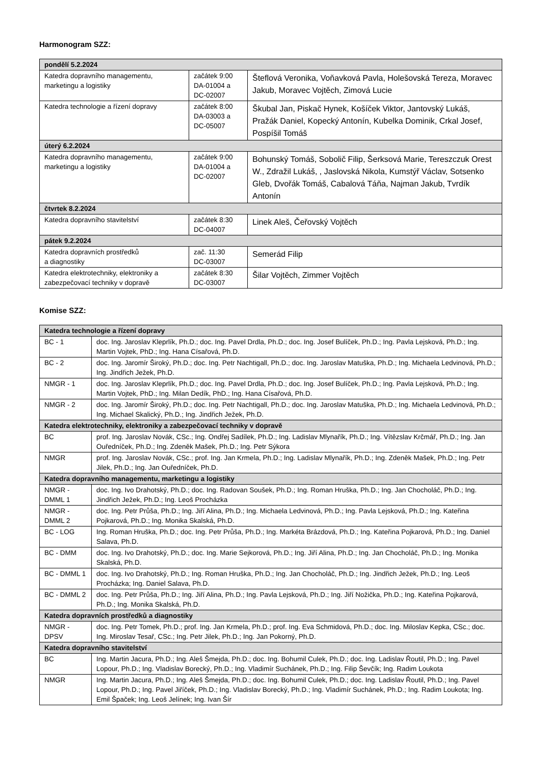Harmonogram SZZ:
| pondělí 5.2.2024 | | |
| --- | --- | --- |
| Katedra dopravního managementu, marketingu a logistiky | začátek 9:00 DA-01004 a DC-02007 | Šteflová Veronika, Voňavková Pavla, Holešovská Tereza, Moravec Jakub, Moravec Vojtěch, Zimová Lucie |
| Katedra technologie a řízení dopravy | začátek 8:00 DA-03003 a DC-05007 | Škubal Jan, Piskač Hynek, Košíček Viktor, Jantovský Lukáš, Pražák Daniel, Kopecký Antonín, Kubelka Dominik, Crkal Josef, Pospíšil Tomáš |
| úterý 6.2.2024 | | |
| Katedra dopravního managementu, marketingu a logistiky | začátek 9:00 DA-01004 a DC-02007 | Bohunský Tomáš, Sobolič Filip, Šerksová Marie, Tereszczuk Orest W., Zdražil Lukáš, , Jaslovská Nikola, Kumstýř Václav, Sotsenko Gleb, Dvořák Tomáš, Cabalová Táňa, Najman Jakub, Tvrdík Antonín |
| čtvrtek 8.2.2024 | | |
| Katedra dopravního stavitelství | začátek 8:30 DC-04007 | Linek Aleš, Čeřovský Vojtěch |
| pátek 9.2.2024 | | |
| Katedra dopravních prostředků a diagnostiky | zač. 11:30 DC-03007 | Semerád Filip |
| Katedra elektrotechniky, elektroniky a zabezpečovací techniky v dopravě | začátek 8:30 DC-03007 | Šilar Vojtěch, Zimmer Vojtěch |
Komise SZZ:
| Katedra technologie a řízení dopravy | |
| --- | --- |
| BC - 1 | doc. Ing. Jaroslav Kleprlík, Ph.D.; doc. Ing. Pavel Drdla, Ph.D.; doc. Ing. Josef Bulíček, Ph.D.; Ing. Pavla Lejsková, Ph.D.; Ing. Martin Vojtek, PhD.; Ing. Hana Císařová, Ph.D. |
| BC - 2 | doc. Ing. Jaromír Široký, Ph.D.; doc. Ing. Petr Nachtigall, Ph.D.; doc. Ing. Jaroslav Matuška, Ph.D.; Ing. Michaela Ledvinová, Ph.D.; Ing. Jindřich Ježek, Ph.D. |
| NMGR - 1 | doc. Ing. Jaroslav Kleprlík, Ph.D.; doc. Ing. Pavel Drdla, Ph.D.; doc. Ing. Josef Bulíček, Ph.D.; Ing. Pavla Lejsková, Ph.D.; Ing. Martin Vojtek, PhD.; Ing. Milan Dedík, PhD.; Ing. Hana Císařová, Ph.D. |
| NMGR - 2 | doc. Ing. Jaromír Široký, Ph.D.; doc. Ing. Petr Nachtigall, Ph.D.; doc. Ing. Jaroslav Matuška, Ph.D.; Ing. Michaela Ledvinová, Ph.D.; Ing. Michael Skalický, Ph.D.; Ing. Jindřich Ježek, Ph.D. |
| Katedra elektrotechniky, elektroniky a zabezpečovací techniky v dopravě | |
| BC | prof. Ing. Jaroslav Novák, CSc.; Ing. Ondřej Sadílek, Ph.D.; Ing. Ladislav Mlynařík, Ph.D.; Ing. Vítězslav Krčmář, Ph.D.; Ing. Jan Ouředníček, Ph.D.; Ing. Zdeněk Mašek, Ph.D.; Ing. Petr Sýkora |
| NMGR | prof. Ing. Jaroslav Novák, CSc.; prof. Ing. Jan Krmela, Ph.D.; Ing. Ladislav Mlynařík, Ph.D.; Ing. Zdeněk Mašek, Ph.D.; Ing. Petr Jilek, Ph.D.; Ing. Jan Ouředníček, Ph.D. |
| Katedra dopravního managementu, marketingu a logistiky | |
| NMGR - DMML 1 | doc. Ing. Ivo Drahotský, Ph.D.; doc. Ing. Radovan Soušek, Ph.D.; Ing. Roman Hruška, Ph.D.; Ing. Jan Chocholáč, Ph.D.; Ing. Jindřich Ježek, Ph.D.; Ing. Leoš Procházka |
| NMGR - DMML 2 | doc. Ing. Petr Průša, Ph.D.; Ing. Jiří Alina, Ph.D.; Ing. Michaela Ledvinová, Ph.D.; Ing. Pavla Lejsková, Ph.D.; Ing. Kateřina Pojkarová, Ph.D.; Ing. Monika Skalská, Ph.D. |
| BC - LOG | Ing. Roman Hruška, Ph.D.; doc. Ing. Petr Průša, Ph.D.; Ing. Markéta Brázdová, Ph.D.; Ing. Kateřina Pojkarová, Ph.D.; Ing. Daniel Salava, Ph.D. |
| BC - DMM | doc. Ing. Ivo Drahotský, Ph.D.; doc. Ing. Marie Sejkorová, Ph.D.; Ing. Jiří Alina, Ph.D.; Ing. Jan Chocholáč, Ph.D.; Ing. Monika Skalská, Ph.D. |
| BC - DMML 1 | doc. Ing. Ivo Drahotský, Ph.D.; Ing. Roman Hruška, Ph.D.; Ing. Jan Chocholáč, Ph.D.; Ing. Jindřich Ježek, Ph.D.; Ing. Leoš Procházka; Ing. Daniel Salava, Ph.D. |
| BC - DMML 2 | doc. Ing. Petr Průša, Ph.D.; Ing. Jiří Alina, Ph.D.; Ing. Pavla Lejsková, Ph.D.; Ing. Jiří Nožička, Ph.D.; Ing. Kateřina Pojkarová, Ph.D.; Ing. Monika Skalská, Ph.D. |
| Katedra dopravních prostředků a diagnostiky | |
| NMGR - DPSV | doc. Ing. Petr Tomek, Ph.D.; prof. Ing. Jan Krmela, Ph.D.; prof. Ing. Eva Schmidová, Ph.D.; doc. Ing. Miloslav Kepka, CSc.; doc. Ing. Miroslav Tesař, CSc.; Ing. Petr Jilek, Ph.D.; Ing. Jan Pokorný, Ph.D. |
| Katedra dopravního stavitelství | |
| BC | Ing. Martin Jacura, Ph.D.; Ing. Aleš Šmejda, Ph.D.; doc. Ing. Bohumil Culek, Ph.D.; doc. Ing. Ladislav Řoutil, Ph.D.; Ing. Pavel Lopour, Ph.D.; Ing. Vladislav Borecký, Ph.D.; Ing. Vladimír Suchánek, Ph.D.; Ing. Filip Ševčík; Ing. Radim Loukota |
| NMGR | Ing. Martin Jacura, Ph.D.; Ing. Aleš Šmejda, Ph.D.; doc. Ing. Bohumil Culek, Ph.D.; doc. Ing. Ladislav Řoutil, Ph.D.; Ing. Pavel Lopour, Ph.D.; Ing. Pavel Jiříček, Ph.D.; Ing. Vladislav Borecký, Ph.D.; Ing. Vladimír Suchánek, Ph.D.; Ing. Radim Loukota; Ing. Emil Špaček; Ing. Leoš Jelínek; Ing. Ivan Šír |